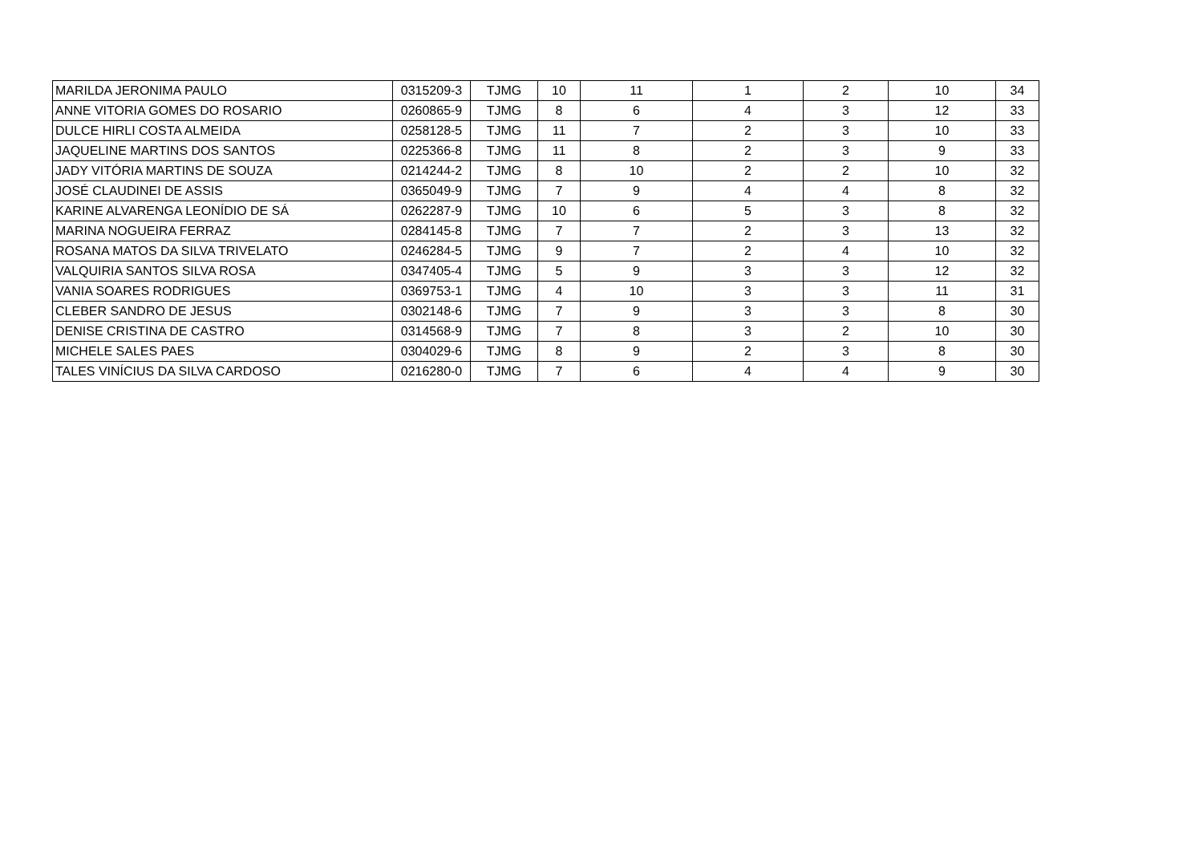| MARILDA JERONIMA PAULO | 0315209-3 | TJMG | 10 | 11 | 1 | 2 | 10 | 34 |
| ANNE VITORIA GOMES DO ROSARIO | 0260865-9 | TJMG | 8 | 6 | 4 | 3 | 12 | 33 |
| DULCE HIRLI COSTA ALMEIDA | 0258128-5 | TJMG | 11 | 7 | 2 | 3 | 10 | 33 |
| JAQUELINE MARTINS DOS SANTOS | 0225366-8 | TJMG | 11 | 8 | 2 | 3 | 9 | 33 |
| JADY VITÓRIA MARTINS DE SOUZA | 0214244-2 | TJMG | 8 | 10 | 2 | 2 | 10 | 32 |
| JOSÉ CLAUDINEI DE ASSIS | 0365049-9 | TJMG | 7 | 9 | 4 | 4 | 8 | 32 |
| KARINE ALVARENGA LEONÍDIO DE SÁ | 0262287-9 | TJMG | 10 | 6 | 5 | 3 | 8 | 32 |
| MARINA NOGUEIRA FERRAZ | 0284145-8 | TJMG | 7 | 7 | 2 | 3 | 13 | 32 |
| ROSANA MATOS DA SILVA TRIVELATO | 0246284-5 | TJMG | 9 | 7 | 2 | 4 | 10 | 32 |
| VALQUIRIA SANTOS SILVA ROSA | 0347405-4 | TJMG | 5 | 9 | 3 | 3 | 12 | 32 |
| VANIA SOARES RODRIGUES | 0369753-1 | TJMG | 4 | 10 | 3 | 3 | 11 | 31 |
| CLEBER SANDRO DE JESUS | 0302148-6 | TJMG | 7 | 9 | 3 | 3 | 8 | 30 |
| DENISE CRISTINA DE CASTRO | 0314568-9 | TJMG | 7 | 8 | 3 | 2 | 10 | 30 |
| MICHELE SALES PAES | 0304029-6 | TJMG | 8 | 9 | 2 | 3 | 8 | 30 |
| TALES VINÍCIUS DA SILVA CARDOSO | 0216280-0 | TJMG | 7 | 6 | 4 | 4 | 9 | 30 |